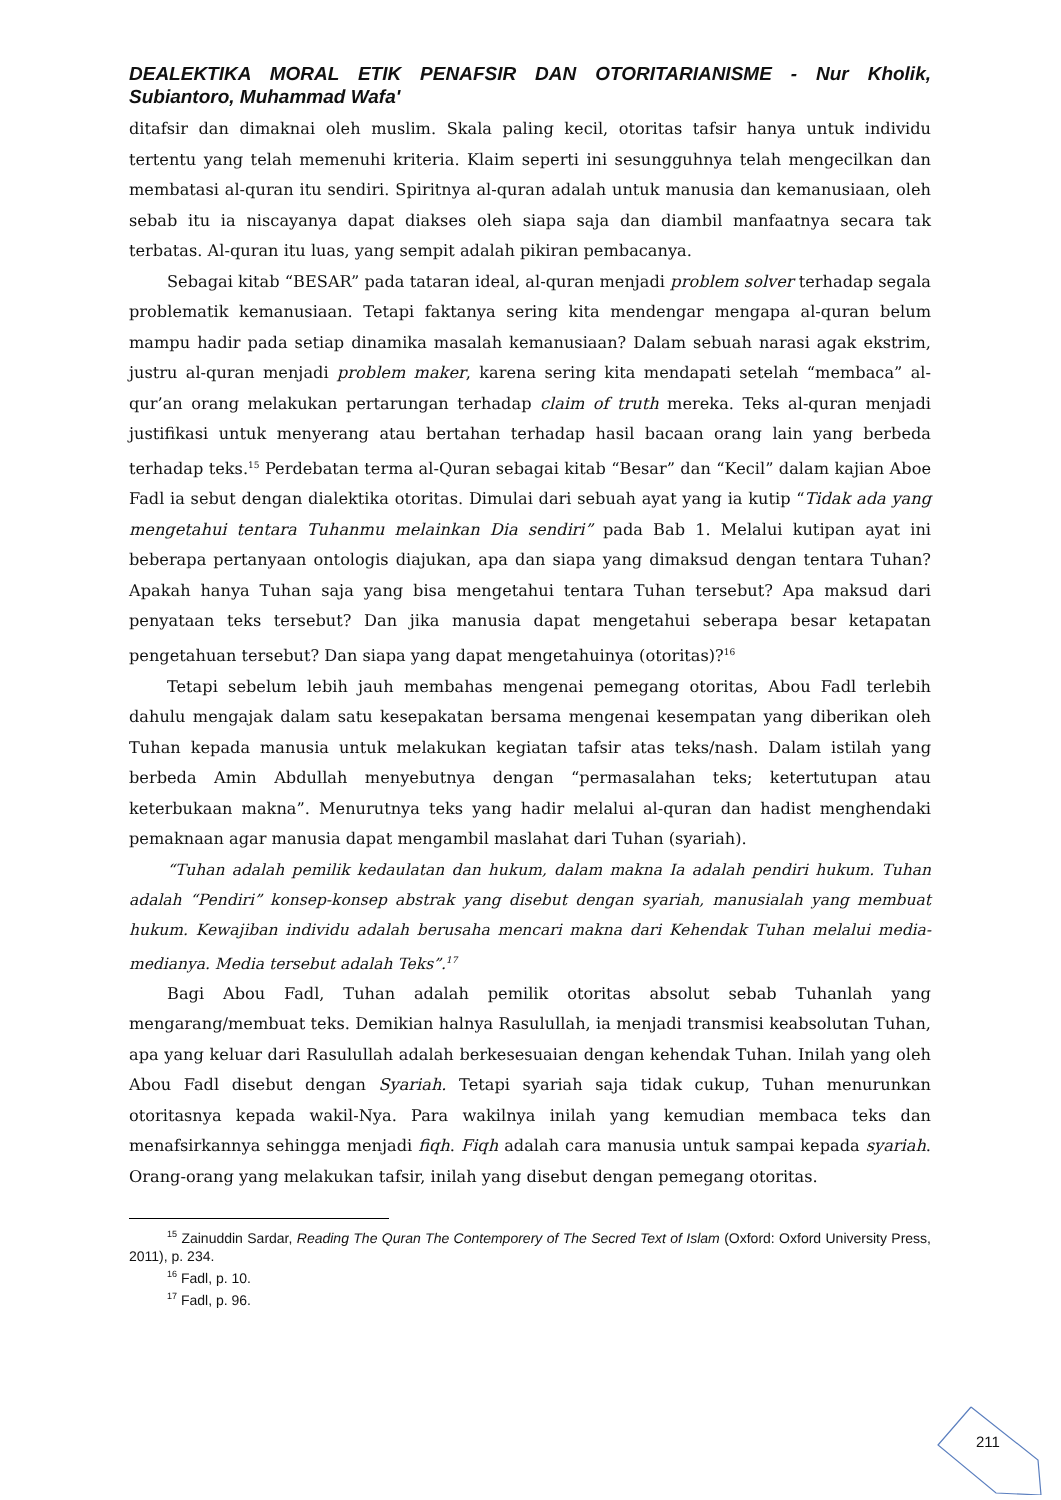DEALEKTIKA MORAL ETIK PENAFSIR DAN OTORITARIANISME - Nur Kholik, Subiantoro, Muhammad Wafa'
ditafsir dan dimaknai oleh muslim. Skala paling kecil, otoritas tafsir hanya untuk individu tertentu yang telah memenuhi kriteria. Klaim seperti ini sesungguhnya telah mengecilkan dan membatasi al-quran itu sendiri. Spiritnya al-quran adalah untuk manusia dan kemanusiaan, oleh sebab itu ia niscayanya dapat diakses oleh siapa saja dan diambil manfaatnya secara tak terbatas. Al-quran itu luas, yang sempit adalah pikiran pembacanya.
Sebagai kitab “BESAR” pada tataran ideal, al-quran menjadi problem solver terhadap segala problematik kemanusiaan. Tetapi faktanya sering kita mendengar mengapa al-quran belum mampu hadir pada setiap dinamika masalah kemanusiaan? Dalam sebuah narasi agak ekstrim, justru al-quran menjadi problem maker, karena sering kita mendapati setelah “membaca” al-qur’an orang melakukan pertarungan terhadap claim of truth mereka. Teks al-quran menjadi justifikasi untuk menyerang atau bertahan terhadap hasil bacaan orang lain yang berbeda terhadap teks.<sup>15</sup> Perdebatan terma al-Quran sebagai kitab “Besar” dan “Kecil” dalam kajian Aboe Fadl ia sebut dengan dialektika otoritas. Dimulai dari sebuah ayat yang ia kutip “Tidak ada yang mengetahui tentara Tuhanmu melainkan Dia sendiri” pada Bab 1. Melalui kutipan ayat ini beberapa pertanyaan ontologis diajukan, apa dan siapa yang dimaksud dengan tentara Tuhan? Apakah hanya Tuhan saja yang bisa mengetahui tentara Tuhan tersebut? Apa maksud dari penyataan teks tersebut? Dan jika manusia dapat mengetahui seberapa besar ketapatan pengetahuan tersebut? Dan siapa yang dapat mengetahuinya (otoritas)?<sup>16</sup>
Tetapi sebelum lebih jauh membahas mengenai pemegang otoritas, Abou Fadl terlebih dahulu mengajak dalam satu kesepakatan bersama mengenai kesempatan yang diberikan oleh Tuhan kepada manusia untuk melakukan kegiatan tafsir atas teks/nash. Dalam istilah yang berbeda Amin Abdullah menyebutnya dengan “permasalahan teks; ketertutupan atau keterbukaan makna”. Menurutnya teks yang hadir melalui al-quran dan hadist menghendaki pemaknaan agar manusia dapat mengambil maslahat dari Tuhan (syariah).
“Tuhan adalah pemilik kedaulatan dan hukum, dalam makna Ia adalah pendiri hukum. Tuhan adalah “Pendiri” konsep-konsep abstrak yang disebut dengan syariah, manusialah yang membuat hukum. Kewajiban individu adalah berusaha mencari makna dari Kehendak Tuhan melalui media-medianya. Media tersebut adalah Teks”.<sup>17</sup>
Bagi Abou Fadl, Tuhan adalah pemilik otoritas absolut sebab Tuhanlah yang mengarang/membuat teks. Demikian halnya Rasulullah, ia menjadi transmisi keabsolutan Tuhan, apa yang keluar dari Rasulullah adalah berkesesuaian dengan kehendak Tuhan. Inilah yang oleh Abou Fadl disebut dengan Syariah. Tetapi syariah saja tidak cukup, Tuhan menurunkan otoritasnya kepada wakil-Nya. Para wakilnya inilah yang kemudian membaca teks dan menafsirkannya sehingga menjadi fiqh. Fiqh adalah cara manusia untuk sampai kepada syariah. Orang-orang yang melakukan tafsir, inilah yang disebut dengan pemegang otoritas.
<sup>15</sup> Zainuddin Sardar, Reading The Quran The Contemporery of The Secred Text of Islam (Oxford: Oxford University Press, 2011), p. 234.
<sup>16</sup> Fadl, p. 10.
<sup>17</sup> Fadl, p. 96.
211